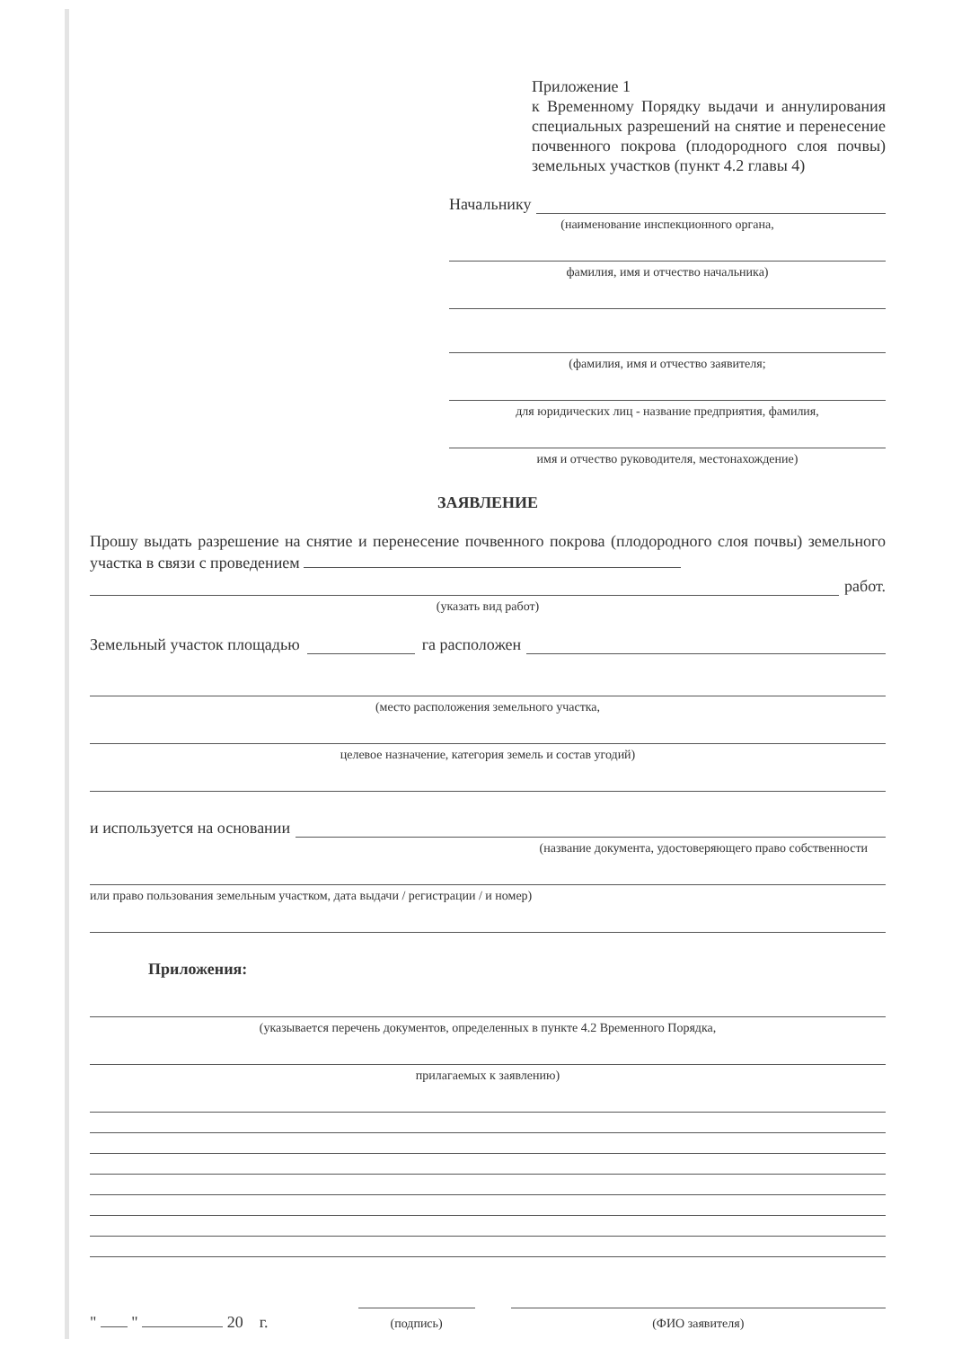Приложение 1
к Временному Порядку выдачи и аннулирования специальных разрешений на снятие и перенесение почвенного покрова (плодородного слоя почвы) земельных участков (пункт 4.2 главы 4)
Начальнику
(наименование инспекционного органа,
фамилия, имя и отчество начальника)
(фамилия, имя и отчество заявителя;
для юридических лиц - название предприятия, фамилия,
имя и отчество руководителя, местонахождение)
ЗАЯВЛЕНИЕ
Прошу выдать разрешение на снятие и перенесение почвенного покрова (плодородного слоя почвы) земельного участка в связи с проведением
работ.
(указать вид работ)
Земельный участок площадью га расположен
(место расположения земельного участка,
целевое назначение, категория земель и состав угодий)
и используется на основании
(название документа, удостоверяющего право собственности
или право пользования земельным участком, дата выдачи / регистрации / и номер)
Приложения:
(указывается перечень документов, определенных в пункте 4.2 Временного Порядка,
прилагаемых к заявлению)
" " 20 г.
(подпись)
(ФИО заявителя)